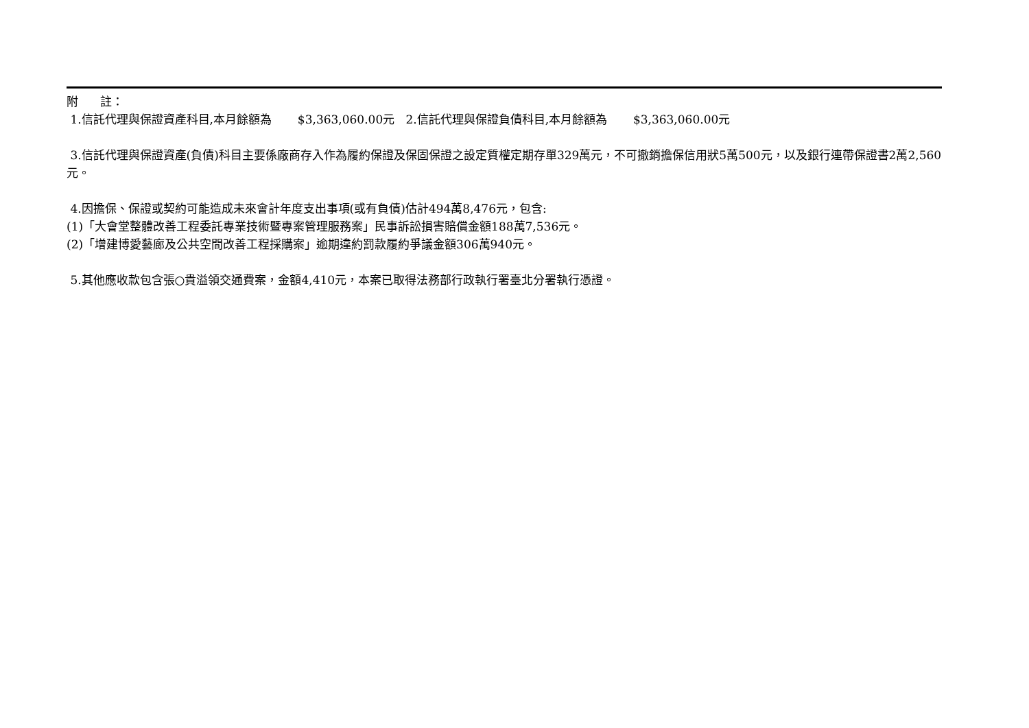附 註：
1.信託代理與保證資產科目,本月餘額為 $3,363,060.00元 2.信託代理與保證負債科目,本月餘額為 $3,363,060.00元
3.信託代理與保證資產(負債)科目主要係廠商存入作為履約保證及保固保證之設定質權定期存單329萬元，不可撤銷擔保信用狀5萬500元，以及銀行連帶保證書2萬2,560元。
4.因擔保、保證或契約可能造成未來會計年度支出事項(或有負債)估計494萬8,476元，包含:
(1)「大會堂整體改善工程委託專業技術暨專案管理服務案」民事訴訟損害賠償金額188萬7,536元。
(2)「增建博愛藝廊及公共空間改善工程採購案」逾期違約罰款履約爭議金額306萬940元。
5.其他應收款包含張○貴溢領交通費案，金額4,410元，本案已取得法務部行政執行署臺北分署執行憑證。